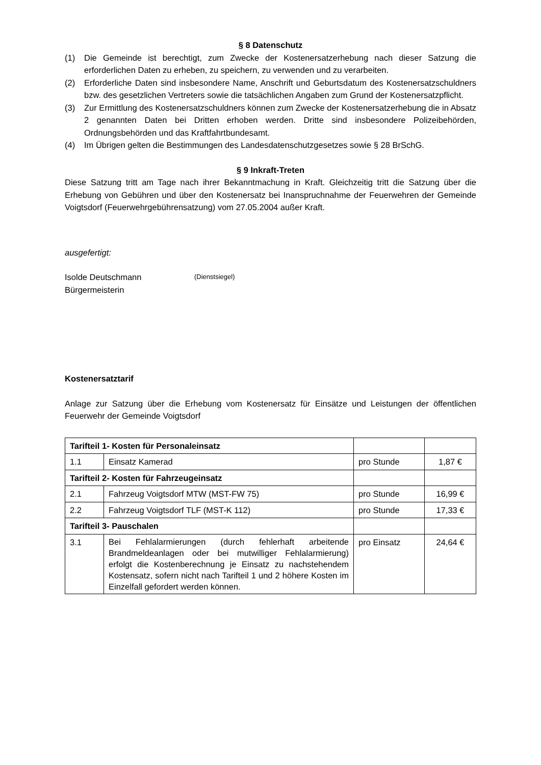§ 8 Datenschutz
(1) Die Gemeinde ist berechtigt, zum Zwecke der Kostenersatzerhebung nach dieser Satzung die erforderlichen Daten zu erheben, zu speichern, zu verwenden und zu verarbeiten.
(2) Erforderliche Daten sind insbesondere Name, Anschrift und Geburtsdatum des Kostenersatzschuldners bzw. des gesetzlichen Vertreters sowie die tatsächlichen Angaben zum Grund der Kostenersatzpflicht.
(3) Zur Ermittlung des Kostenersatzschuldners können zum Zwecke der Kostenersatzerhebung die in Absatz 2 genannten Daten bei Dritten erhoben werden. Dritte sind insbesondere Polizeibehörden, Ordnungsbehörden und das Kraftfahrtbundesamt.
(4) Im Übrigen gelten die Bestimmungen des Landesdatenschutzgesetzes sowie § 28 BrSchG.
§ 9 Inkraft-Treten
Diese Satzung tritt am Tage nach ihrer Bekanntmachung in Kraft. Gleichzeitig tritt die Satzung über die Erhebung von Gebühren und über den Kostenersatz bei Inanspruchnahme der Feuerwehren der Gemeinde Voigtsdorf (Feuerwehrgebührensatzung) vom 27.05.2004 außer Kraft.
ausgefertigt:
Isolde Deutschmann
Bürgermeisterin (Dienstsiegel)
Kostenersatztarif
Anlage zur Satzung über die Erhebung vom Kostenersatz für Einsätze und Leistungen der öffentlichen Feuerwehr der Gemeinde Voigtsdorf
| Tarifteil 1- Kosten für Personaleinsatz | | | |
| 1.1 | Einsatz Kamerad | pro Stunde | 1,87 € |
| Tarifteil 2- Kosten für Fahrzeugeinsatz | | | |
| 2.1 | Fahrzeug Voigtsdorf MTW (MST-FW 75) | pro Stunde | 16,99 € |
| 2.2 | Fahrzeug Voigtsdorf TLF (MST-K 112) | pro Stunde | 17,33 € |
| Tarifteil 3- Pauschalen | | | |
| 3.1 | Bei Fehlalarmierungen (durch fehlerhaft arbeitende Brandmeldeanlagen oder bei mutwilliger Fehlalarmierung) erfolgt die Kostenberechnung je Einsatz zu nachstehendem Kostensatz, sofern nicht nach Tarifteil 1 und 2 höhere Kosten im Einzelfall gefordert werden können. | pro Einsatz | 24,64 € |